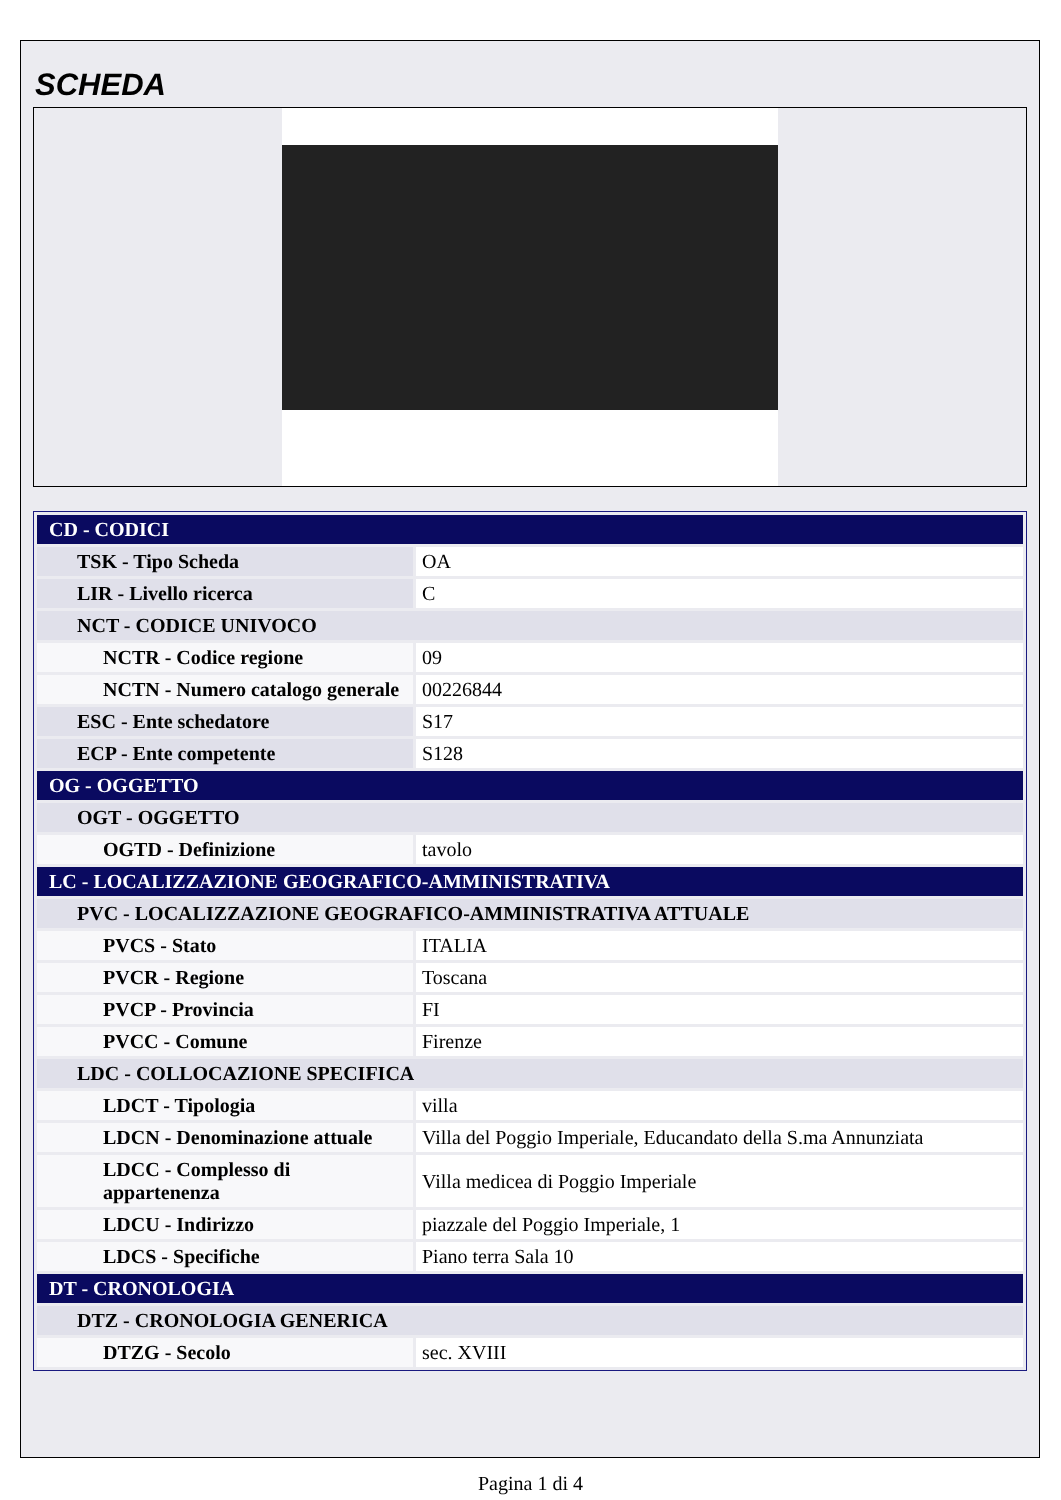SCHEDA
| CD - CODICI | |
| TSK - Tipo Scheda | OA |
| LIR - Livello ricerca | C |
| NCT - CODICE UNIVOCO | |
| NCTR - Codice regione | 09 |
| NCTN - Numero catalogo generale | 00226844 |
| ESC - Ente schedatore | S17 |
| ECP - Ente competente | S128 |
| OG - OGGETTO | |
| OGT - OGGETTO | |
| OGTD - Definizione | tavolo |
| LC - LOCALIZZAZIONE GEOGRAFICO-AMMINISTRATIVA | |
| PVC - LOCALIZZAZIONE GEOGRAFICO-AMMINISTRATIVA ATTUALE | |
| PVCS - Stato | ITALIA |
| PVCR - Regione | Toscana |
| PVCP - Provincia | FI |
| PVCC - Comune | Firenze |
| LDC - COLLOCAZIONE SPECIFICA | |
| LDCT - Tipologia | villa |
| LDCN - Denominazione attuale | Villa del Poggio Imperiale, Educandato della S.ma Annunziata |
| LDCC - Complesso di appartenenza | Villa medicea di Poggio Imperiale |
| LDCU - Indirizzo | piazzale del Poggio Imperiale, 1 |
| LDCS - Specifiche | Piano terra Sala 10 |
| DT - CRONOLOGIA | |
| DTZ - CRONOLOGIA GENERICA | |
| DTZG - Secolo | sec. XVIII |
Pagina 1 di 4